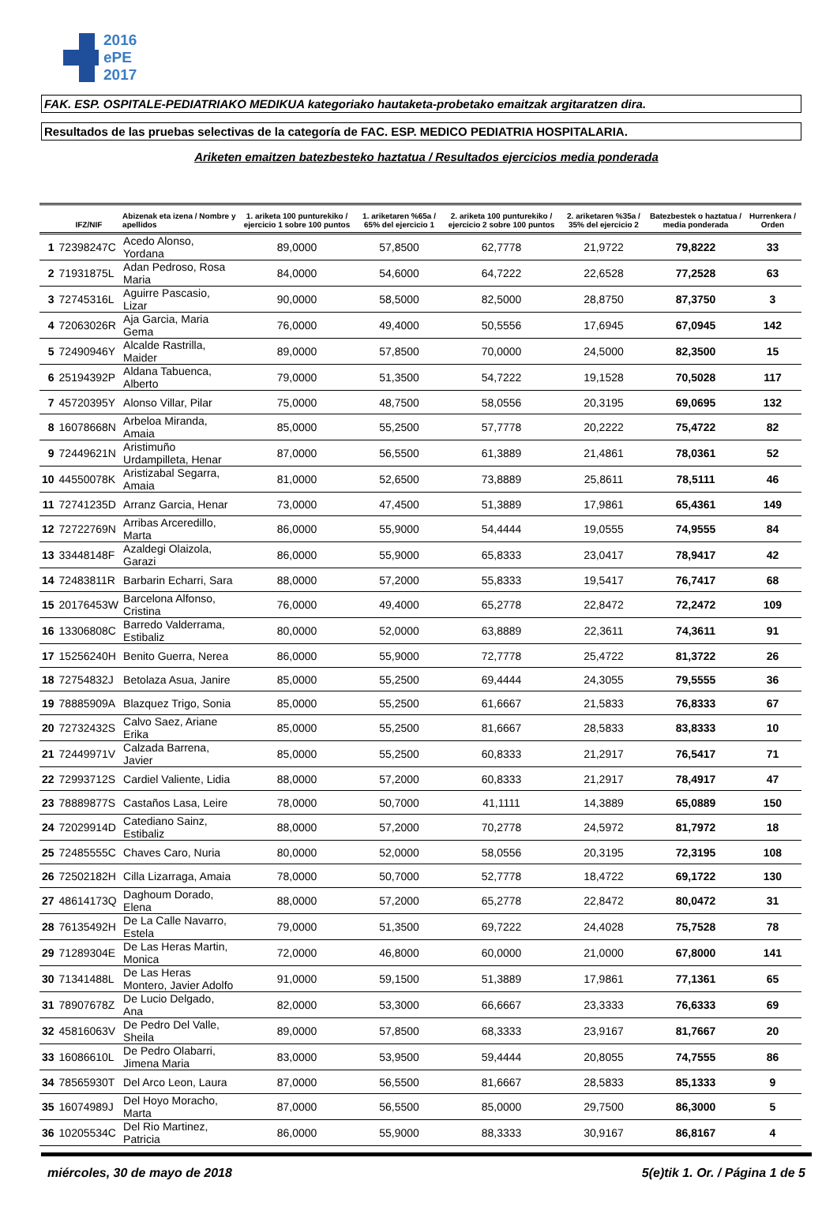2016
ePE
2017
FAK. ESP. OSPITALE-PEDIATRIAKO MEDIKUA kategoriako hautaketa-probetako emaitzak argitaratzen dira.
Resultados de las pruebas selectivas de la categoría de FAC. ESP. MEDICO PEDIATRIA HOSPITALARIA.
Ariketen emaitzen batezbesteko haztatua / Resultados ejercicios media ponderada
| | IFZ/NIF | Abizenak eta izena / Nombre y apellidos | 1. ariketa 100 punturekiko / ejercicio 1 sobre 100 puntos | 1. ariketaren %65a / 65% del ejercicio 1 | 2. ariketa 100 punturekiko / ejercicio 2 sobre 100 puntos | 2. ariketaren %35a / 35% del ejercicio 2 | Batezbestek o haztatua / media ponderada | Hurrenkera / Orden |
| --- | --- | --- | --- | --- | --- | --- | --- | --- |
| 1 | 72398247C | Acedo Alonso, Yordana | 89,0000 | 57,8500 | 62,7778 | 21,9722 | 79,8222 | 33 |
| 2 | 71931875L | Adan Pedroso, Rosa Maria | 84,0000 | 54,6000 | 64,7222 | 22,6528 | 77,2528 | 63 |
| 3 | 72745316L | Aguirre Pascasio, Lizar | 90,0000 | 58,5000 | 82,5000 | 28,8750 | 87,3750 | 3 |
| 4 | 72063026R | Aja Garcia, Maria Gema | 76,0000 | 49,4000 | 50,5556 | 17,6945 | 67,0945 | 142 |
| 5 | 72490946Y | Alcalde Rastrilla, Maider | 89,0000 | 57,8500 | 70,0000 | 24,5000 | 82,3500 | 15 |
| 6 | 25194392P | Aldana Tabuenca, Alberto | 79,0000 | 51,3500 | 54,7222 | 19,1528 | 70,5028 | 117 |
| 7 | 45720395Y | Alonso Villar, Pilar | 75,0000 | 48,7500 | 58,0556 | 20,3195 | 69,0695 | 132 |
| 8 | 16078668N | Arbeloa Miranda, Amaia | 85,0000 | 55,2500 | 57,7778 | 20,2222 | 75,4722 | 82 |
| 9 | 72449621N | Aristimuño Urdampilleta, Henar | 87,0000 | 56,5500 | 61,3889 | 21,4861 | 78,0361 | 52 |
| 10 | 44550078K | Aristizabal Segarra, Amaia | 81,0000 | 52,6500 | 73,8889 | 25,8611 | 78,5111 | 46 |
| 11 | 72741235D | Arranz Garcia, Henar | 73,0000 | 47,4500 | 51,3889 | 17,9861 | 65,4361 | 149 |
| 12 | 72722769N | Arribas Arceredillo, Marta | 86,0000 | 55,9000 | 54,4444 | 19,0555 | 74,9555 | 84 |
| 13 | 33448148F | Azaldegi Olaizola, Garazi | 86,0000 | 55,9000 | 65,8333 | 23,0417 | 78,9417 | 42 |
| 14 | 72483811R | Barbarin Echarri, Sara | 88,0000 | 57,2000 | 55,8333 | 19,5417 | 76,7417 | 68 |
| 15 | 20176453W | Barcelona Alfonso, Cristina | 76,0000 | 49,4000 | 65,2778 | 22,8472 | 72,2472 | 109 |
| 16 | 13306808C | Barredo Valderrama, Estibaliz | 80,0000 | 52,0000 | 63,8889 | 22,3611 | 74,3611 | 91 |
| 17 | 15256240H | Benito Guerra, Nerea | 86,0000 | 55,9000 | 72,7778 | 25,4722 | 81,3722 | 26 |
| 18 | 72754832J | Betolaza Asua, Janire | 85,0000 | 55,2500 | 69,4444 | 24,3055 | 79,5555 | 36 |
| 19 | 78885909A | Blazquez Trigo, Sonia | 85,0000 | 55,2500 | 61,6667 | 21,5833 | 76,8333 | 67 |
| 20 | 72732432S | Calvo Saez, Ariane Erika | 85,0000 | 55,2500 | 81,6667 | 28,5833 | 83,8333 | 10 |
| 21 | 72449971V | Calzada Barrena, Javier | 85,0000 | 55,2500 | 60,8333 | 21,2917 | 76,5417 | 71 |
| 22 | 72993712S | Cardiel Valiente, Lidia | 88,0000 | 57,2000 | 60,8333 | 21,2917 | 78,4917 | 47 |
| 23 | 78889877S | Castaños Lasa, Leire | 78,0000 | 50,7000 | 41,1111 | 14,3889 | 65,0889 | 150 |
| 24 | 72029914D | Catediano Sainz, Estibaliz | 88,0000 | 57,2000 | 70,2778 | 24,5972 | 81,7972 | 18 |
| 25 | 72485555C | Chaves Caro, Nuria | 80,0000 | 52,0000 | 58,0556 | 20,3195 | 72,3195 | 108 |
| 26 | 72502182H | Cilla Lizarraga, Amaia | 78,0000 | 50,7000 | 52,7778 | 18,4722 | 69,1722 | 130 |
| 27 | 48614173Q | Daghoum Dorado, Elena | 88,0000 | 57,2000 | 65,2778 | 22,8472 | 80,0472 | 31 |
| 28 | 76135492H | De La Calle Navarro, Estela | 79,0000 | 51,3500 | 69,7222 | 24,4028 | 75,7528 | 78 |
| 29 | 71289304E | De Las Heras Martin, Monica | 72,0000 | 46,8000 | 60,0000 | 21,0000 | 67,8000 | 141 |
| 30 | 71341488L | De Las Heras Montero, Javier Adolfo | 91,0000 | 59,1500 | 51,3889 | 17,9861 | 77,1361 | 65 |
| 31 | 78907678Z | De Lucio Delgado, Ana | 82,0000 | 53,3000 | 66,6667 | 23,3333 | 76,6333 | 69 |
| 32 | 45816063V | De Pedro Del Valle, Sheila | 89,0000 | 57,8500 | 68,3333 | 23,9167 | 81,7667 | 20 |
| 33 | 16086610L | De Pedro Olabarri, Jimena Maria | 83,0000 | 53,9500 | 59,4444 | 20,8055 | 74,7555 | 86 |
| 34 | 78565930T | Del Arco Leon, Laura | 87,0000 | 56,5500 | 81,6667 | 28,5833 | 85,1333 | 9 |
| 35 | 16074989J | Del Hoyo Moracho, Marta | 87,0000 | 56,5500 | 85,0000 | 29,7500 | 86,3000 | 5 |
| 36 | 10205534C | Del Rio Martinez, Patricia | 86,0000 | 55,9000 | 88,3333 | 30,9167 | 86,8167 | 4 |
miércoles, 30 de mayo de 2018 5(e)tik 1. Or. / Página 1 de 5